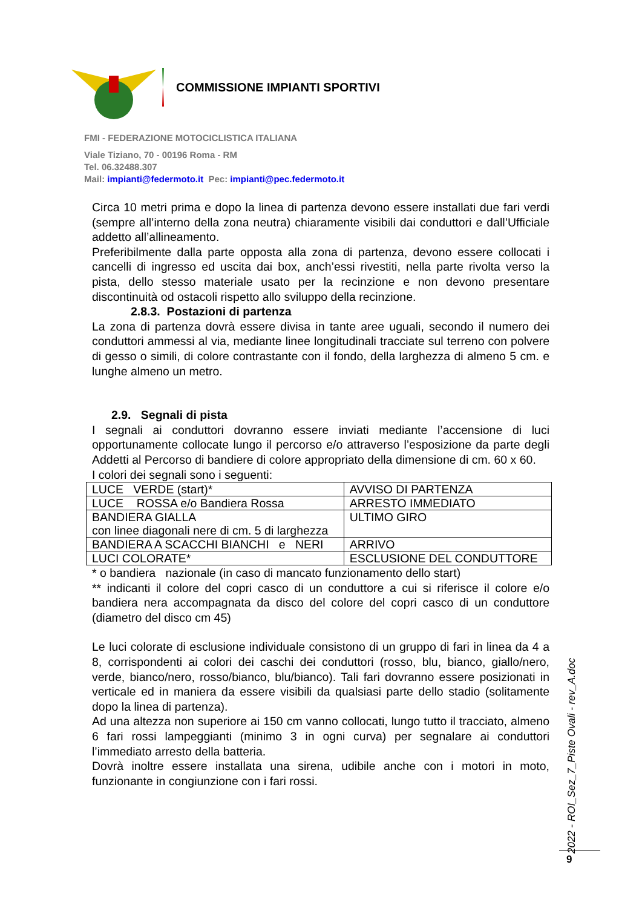COMMISSIONE IMPIANTI SPORTIVI
FMI - FEDERAZIONE MOTOCICLISTICA ITALIANA
Viale Tiziano, 70 - 00196 Roma - RM
Tel. 06.32488.307
Mail: impianti@federmoto.it Pec: impianti@pec.federmoto.it
Circa 10 metri prima e dopo la linea di partenza devono essere installati due fari verdi (sempre all’interno della zona neutra) chiaramente visibili dai conduttori e dall’Ufficiale addetto all’allineamento.
Preferibilmente dalla parte opposta alla zona di partenza, devono essere collocati i cancelli di ingresso ed uscita dai box, anch’essi rivestiti, nella parte rivolta verso la pista, dello stesso materiale usato per la recinzione e non devono presentare discontinuità od ostacoli rispetto allo sviluppo della recinzione.
2.8.3. Postazioni di partenza
La zona di partenza dovrà essere divisa in tante aree uguali, secondo il numero dei conduttori ammessi al via, mediante linee longitudinali tracciate sul terreno con polvere di gesso o simili, di colore contrastante con il fondo, della larghezza di almeno 5 cm. e lunghe almeno un metro.
2.9. Segnali di pista
I segnali ai conduttori dovranno essere inviati mediante l’accensione di luci opportunamente collocate lungo il percorso e/o attraverso l’esposizione da parte degli Addetti al Percorso di bandiere di colore appropriato della dimensione di cm. 60 x 60.
I colori dei segnali sono i seguenti:
| LUCE VERDE (start)* | AVVISO DI PARTENZA |
| LUCE ROSSA e/o Bandiera Rossa | ARRESTO IMMEDIATO |
| BANDIERA GIALLA con linee diagonali nere di cm. 5 di larghezza | ULTIMO GIRO |
| BANDIERA A SCACCHI BIANCHI e NERI | ARRIVO |
| LUCI COLORATE* | ESCLUSIONE DEL CONDUTTORE |
* o bandiera nazionale (in caso di mancato funzionamento dello start)
** indicanti il colore del copri casco di un conduttore a cui si riferisce il colore e/o bandiera nera accompagnata da disco del colore del copri casco di un conduttore (diametro del disco cm 45)
Le luci colorate di esclusione individuale consistono di un gruppo di fari in linea da 4 a 8, corrispondenti ai colori dei caschi dei conduttori (rosso, blu, bianco, giallo/nero, verde, bianco/nero, rosso/bianco, blu/bianco). Tali fari dovranno essere posizionati in verticale ed in maniera da essere visibili da qualsiasi parte dello stadio (solitamente dopo la linea di partenza).
Ad una altezza non superiore ai 150 cm vanno collocati, lungo tutto il tracciato, almeno 6 fari rossi lampeggianti (minimo 3 in ogni curva) per segnalare ai conduttori l’immediato arresto della batteria.
Dovrà inoltre essere installata una sirena, udibile anche con i motori in moto, funzionante in congiunzione con i fari rossi.
2022 - ROI_Sez_7_Piste Ovali - rev_A.doc
9